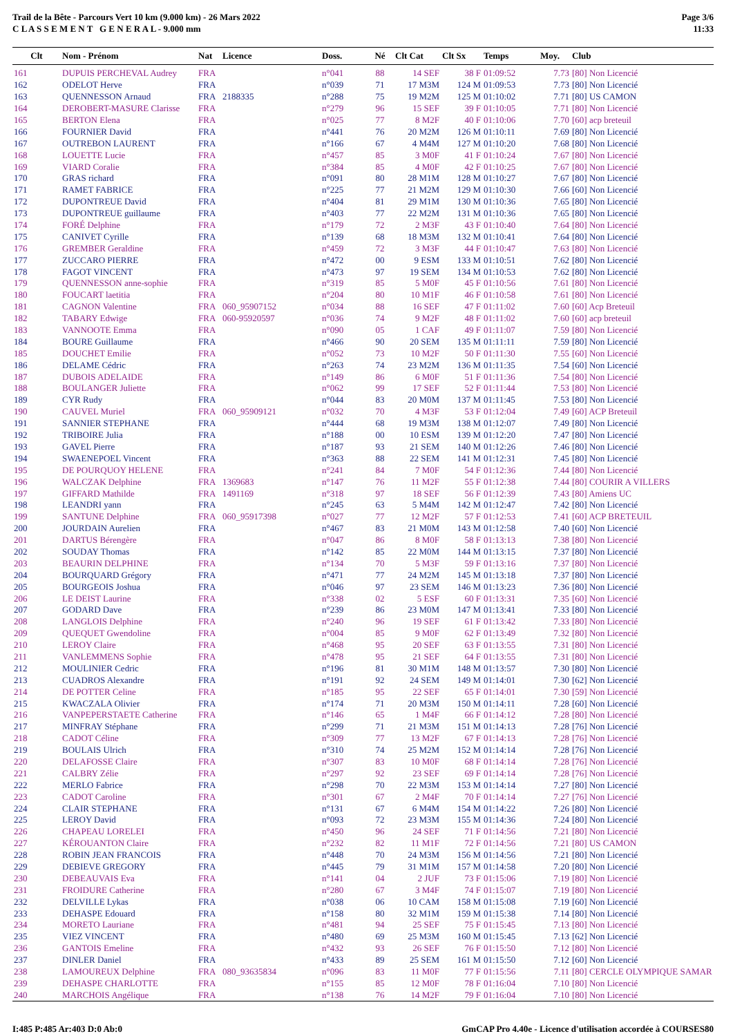Trail de la Bête - Parcours Vert 10 km (9.000 km) - 26 Mars 2022
C L A S S E M E N T G E N E R A L - 9.000 mm
Page 3/6
11:33
| Clt | Nom - Prénom | Nat | Licence | Doss. | Né | Clt Cat | Clt Sx | Temps | Moy. | Club |
| --- | --- | --- | --- | --- | --- | --- | --- | --- | --- | --- |
| 161 | DUPUIS PERCHEVAL Audrey | FRA | | n°041 | 88 | 14 SEF | 38 F | 01:09:52 | 7.73 | [80] Non Licencié |
| 162 | ODELOT Herve | FRA | | n°039 | 71 | 17 M3M | 124 M | 01:09:53 | 7.73 | [80] Non Licencié |
| 163 | QUENNESSON Arnaud | FRA | 2188335 | n°288 | 75 | 19 M2M | 125 M | 01:10:02 | 7.71 | [80] US CAMON |
| 164 | DEROBERT-MASURE Clarisse | FRA | | n°279 | 96 | 15 SEF | 39 F | 01:10:05 | 7.71 | [80] Non Licencié |
| 165 | BERTON Elena | FRA | | n°025 | 77 | 8 M2F | 40 F | 01:10:06 | 7.70 | [60] acp breteuil |
| 166 | FOURNIER David | FRA | | n°441 | 76 | 20 M2M | 126 M | 01:10:11 | 7.69 | [80] Non Licencié |
| 167 | OUTREBON LAURENT | FRA | | n°166 | 67 | 4 M4M | 127 M | 01:10:20 | 7.68 | [80] Non Licencié |
| 168 | LOUETTE Lucie | FRA | | n°457 | 85 | 3 M0F | 41 F | 01:10:24 | 7.67 | [80] Non Licencié |
| 169 | VIARD Coralie | FRA | | n°384 | 85 | 4 M0F | 42 F | 01:10:25 | 7.67 | [80] Non Licencié |
| 170 | GRAS richard | FRA | | n°091 | 80 | 28 M1M | 128 M | 01:10:27 | 7.67 | [80] Non Licencié |
| 171 | RAMET FABRICE | FRA | | n°225 | 77 | 21 M2M | 129 M | 01:10:30 | 7.66 | [60] Non Licencié |
| 172 | DUPONTREUE David | FRA | | n°404 | 81 | 29 M1M | 130 M | 01:10:36 | 7.65 | [80] Non Licencié |
| 173 | DUPONTREUE guillaume | FRA | | n°403 | 77 | 22 M2M | 131 M | 01:10:36 | 7.65 | [80] Non Licencié |
| 174 | FORÉ Delphine | FRA | | n°179 | 72 | 2 M3F | 43 F | 01:10:40 | 7.64 | [80] Non Licencié |
| 175 | CANIVET Cyrille | FRA | | n°139 | 68 | 18 M3M | 132 M | 01:10:41 | 7.64 | [80] Non Licencié |
| 176 | GREMBER Geraldine | FRA | | n°459 | 72 | 3 M3F | 44 F | 01:10:47 | 7.63 | [80] Non Licencié |
| 177 | ZUCCARO PIERRE | FRA | | n°472 | 00 | 9 ESM | 133 M | 01:10:51 | 7.62 | [80] Non Licencié |
| 178 | FAGOT VINCENT | FRA | | n°473 | 97 | 19 SEM | 134 M | 01:10:53 | 7.62 | [80] Non Licencié |
| 179 | QUENNESSON anne-sophie | FRA | | n°319 | 85 | 5 M0F | 45 F | 01:10:56 | 7.61 | [80] Non Licencié |
| 180 | FOUCART laetitia | FRA | | n°204 | 80 | 10 M1F | 46 F | 01:10:58 | 7.61 | [80] Non Licencié |
| 181 | CAGNON Valentine | FRA | 060_95907152 | n°034 | 88 | 16 SEF | 47 F | 01:11:02 | 7.60 | [60] Acp Breteuil |
| 182 | TABARY Edwige | FRA | 060-95920597 | n°036 | 74 | 9 M2F | 48 F | 01:11:02 | 7.60 | [60] acp breteuil |
| 183 | VANNOOTE Emma | FRA | | n°090 | 05 | 1 CAF | 49 F | 01:11:07 | 7.59 | [80] Non Licencié |
| 184 | BOURE Guillaume | FRA | | n°466 | 90 | 20 SEM | 135 M | 01:11:11 | 7.59 | [80] Non Licencié |
| 185 | DOUCHET Emilie | FRA | | n°052 | 73 | 10 M2F | 50 F | 01:11:30 | 7.55 | [60] Non Licencié |
| 186 | DELAME Cédric | FRA | | n°263 | 74 | 23 M2M | 136 M | 01:11:35 | 7.54 | [60] Non Licencié |
| 187 | DUBOIS ADELAIDE | FRA | | n°149 | 86 | 6 M0F | 51 F | 01:11:36 | 7.54 | [80] Non Licencié |
| 188 | BOULANGER Juliette | FRA | | n°062 | 99 | 17 SEF | 52 F | 01:11:44 | 7.53 | [80] Non Licencié |
| 189 | CYR Rudy | FRA | | n°044 | 83 | 20 M0M | 137 M | 01:11:45 | 7.53 | [80] Non Licencié |
| 190 | CAUVEL Muriel | FRA | 060_95909121 | n°032 | 70 | 4 M3F | 53 F | 01:12:04 | 7.49 | [60] ACP Breteuil |
| 191 | SANNIER STEPHANE | FRA | | n°444 | 68 | 19 M3M | 138 M | 01:12:07 | 7.49 | [80] Non Licencié |
| 192 | TRIBOIRE Julia | FRA | | n°188 | 00 | 10 ESM | 139 M | 01:12:20 | 7.47 | [80] Non Licencié |
| 193 | GAVEL Pierre | FRA | | n°187 | 93 | 21 SEM | 140 M | 01:12:26 | 7.46 | [80] Non Licencié |
| 194 | SWAENEPOEL Vincent | FRA | | n°363 | 88 | 22 SEM | 141 M | 01:12:31 | 7.45 | [80] Non Licencié |
| 195 | DE POURQUOY HELENE | FRA | | n°241 | 84 | 7 M0F | 54 F | 01:12:36 | 7.44 | [80] Non Licencié |
| 196 | WALCZAK Delphine | FRA | 1369683 | n°147 | 76 | 11 M2F | 55 F | 01:12:38 | 7.44 | [80] COURIR A VILLERS |
| 197 | GIFFARD Mathilde | FRA | 1491169 | n°318 | 97 | 18 SEF | 56 F | 01:12:39 | 7.43 | [80] Amiens UC |
| 198 | LEANDRI yann | FRA | | n°245 | 63 | 5 M4M | 142 M | 01:12:47 | 7.42 | [80] Non Licencié |
| 199 | SANTUNE Delphine | FRA | 060_95917398 | n°027 | 77 | 12 M2F | 57 F | 01:12:53 | 7.41 | [60] ACP BRETEUIL |
| 200 | JOURDAIN Aurelien | FRA | | n°467 | 83 | 21 M0M | 143 M | 01:12:58 | 7.40 | [60] Non Licencié |
| 201 | DARTUS Bérengère | FRA | | n°047 | 86 | 8 M0F | 58 F | 01:13:13 | 7.38 | [80] Non Licencié |
| 202 | SOUDAY Thomas | FRA | | n°142 | 85 | 22 M0M | 144 M | 01:13:15 | 7.37 | [80] Non Licencié |
| 203 | BEAURIN DELPHINE | FRA | | n°134 | 70 | 5 M3F | 59 F | 01:13:16 | 7.37 | [80] Non Licencié |
| 204 | BOURQUARD Grégory | FRA | | n°471 | 77 | 24 M2M | 145 M | 01:13:18 | 7.37 | [80] Non Licencié |
| 205 | BOURGEOIS Joshua | FRA | | n°046 | 97 | 23 SEM | 146 M | 01:13:23 | 7.36 | [80] Non Licencié |
| 206 | LE DEIST Laurine | FRA | | n°338 | 02 | 5 ESF | 60 F | 01:13:31 | 7.35 | [60] Non Licencié |
| 207 | GODARD Dave | FRA | | n°239 | 86 | 23 M0M | 147 M | 01:13:41 | 7.33 | [80] Non Licencié |
| 208 | LANGLOIS Delphine | FRA | | n°240 | 96 | 19 SEF | 61 F | 01:13:42 | 7.33 | [80] Non Licencié |
| 209 | QUEQUET Gwendoline | FRA | | n°004 | 85 | 9 M0F | 62 F | 01:13:49 | 7.32 | [80] Non Licencié |
| 210 | LEROY Claire | FRA | | n°468 | 95 | 20 SEF | 63 F | 01:13:55 | 7.31 | [80] Non Licencié |
| 211 | VANLEMMENS Sophie | FRA | | n°478 | 95 | 21 SEF | 64 F | 01:13:55 | 7.31 | [80] Non Licencié |
| 212 | MOULINIER Cedric | FRA | | n°196 | 81 | 30 M1M | 148 M | 01:13:57 | 7.30 | [80] Non Licencié |
| 213 | CUADROS Alexandre | FRA | | n°191 | 92 | 24 SEM | 149 M | 01:14:01 | 7.30 | [62] Non Licencié |
| 214 | DE POTTER Celine | FRA | | n°185 | 95 | 22 SEF | 65 F | 01:14:01 | 7.30 | [59] Non Licencié |
| 215 | KWACZALA Olivier | FRA | | n°174 | 71 | 20 M3M | 150 M | 01:14:11 | 7.28 | [60] Non Licencié |
| 216 | VANPEPERSTAETE Catherine | FRA | | n°146 | 65 | 1 M4F | 66 F | 01:14:12 | 7.28 | [80] Non Licencié |
| 217 | MINFRAY Stéphane | FRA | | n°299 | 71 | 21 M3M | 151 M | 01:14:13 | 7.28 | [76] Non Licencié |
| 218 | CADOT Céline | FRA | | n°309 | 77 | 13 M2F | 67 F | 01:14:13 | 7.28 | [76] Non Licencié |
| 219 | BOULAIS Ulrich | FRA | | n°310 | 74 | 25 M2M | 152 M | 01:14:14 | 7.28 | [76] Non Licencié |
| 220 | DELAFOSSE Claire | FRA | | n°307 | 83 | 10 M0F | 68 F | 01:14:14 | 7.28 | [76] Non Licencié |
| 221 | CALBRY Zélie | FRA | | n°297 | 92 | 23 SEF | 69 F | 01:14:14 | 7.28 | [76] Non Licencié |
| 222 | MERLO Fabrice | FRA | | n°298 | 70 | 22 M3M | 153 M | 01:14:14 | 7.27 | [80] Non Licencié |
| 223 | CADOT Caroline | FRA | | n°301 | 67 | 2 M4F | 70 F | 01:14:14 | 7.27 | [76] Non Licencié |
| 224 | CLAIR STEPHANE | FRA | | n°131 | 67 | 6 M4M | 154 M | 01:14:22 | 7.26 | [80] Non Licencié |
| 225 | LEROY David | FRA | | n°093 | 72 | 23 M3M | 155 M | 01:14:36 | 7.24 | [80] Non Licencié |
| 226 | CHAPEAU LORELEI | FRA | | n°450 | 96 | 24 SEF | 71 F | 01:14:56 | 7.21 | [80] Non Licencié |
| 227 | KÉROUANTON Claire | FRA | | n°232 | 82 | 11 M1F | 72 F | 01:14:56 | 7.21 | [80] US CAMON |
| 228 | ROBIN JEAN FRANCOIS | FRA | | n°448 | 70 | 24 M3M | 156 M | 01:14:56 | 7.21 | [80] Non Licencié |
| 229 | DEBIEVE GREGORY | FRA | | n°445 | 79 | 31 M1M | 157 M | 01:14:58 | 7.20 | [80] Non Licencié |
| 230 | DEBEAUVAIS Eva | FRA | | n°141 | 04 | 2 JUF | 73 F | 01:15:06 | 7.19 | [80] Non Licencié |
| 231 | FROIDURE Catherine | FRA | | n°280 | 67 | 3 M4F | 74 F | 01:15:07 | 7.19 | [80] Non Licencié |
| 232 | DELVILLE Lykas | FRA | | n°038 | 06 | 10 CAM | 158 M | 01:15:08 | 7.19 | [60] Non Licencié |
| 233 | DEHASPE Edouard | FRA | | n°158 | 80 | 32 M1M | 159 M | 01:15:38 | 7.14 | [80] Non Licencié |
| 234 | MORETO Lauriane | FRA | | n°481 | 94 | 25 SEF | 75 F | 01:15:45 | 7.13 | [80] Non Licencié |
| 235 | VIEZ VINCENT | FRA | | n°480 | 69 | 25 M3M | 160 M | 01:15:45 | 7.13 | [62] Non Licencié |
| 236 | GANTOIS Emeline | FRA | | n°432 | 93 | 26 SEF | 76 F | 01:15:50 | 7.12 | [80] Non Licencié |
| 237 | DINLER Daniel | FRA | | n°433 | 89 | 25 SEM | 161 M | 01:15:50 | 7.12 | [60] Non Licencié |
| 238 | LAMOUREUX Delphine | FRA | 080_93635834 | n°096 | 83 | 11 M0F | 77 F | 01:15:56 | 7.11 | [80] CERCLE OLYMPIQUE SAMAR |
| 239 | DEHASPE CHARLOTTE | FRA | | n°155 | 85 | 12 M0F | 78 F | 01:16:04 | 7.10 | [80] Non Licencié |
| 240 | MARCHOIS Angélique | FRA | | n°138 | 76 | 14 M2F | 79 F | 01:16:04 | 7.10 | [80] Non Licencié |
I:485 P:485 Ar:403 D:0 Ab:0 GmCAP Pro 4.40e - Licence d'utilisation accordée à COURSES80